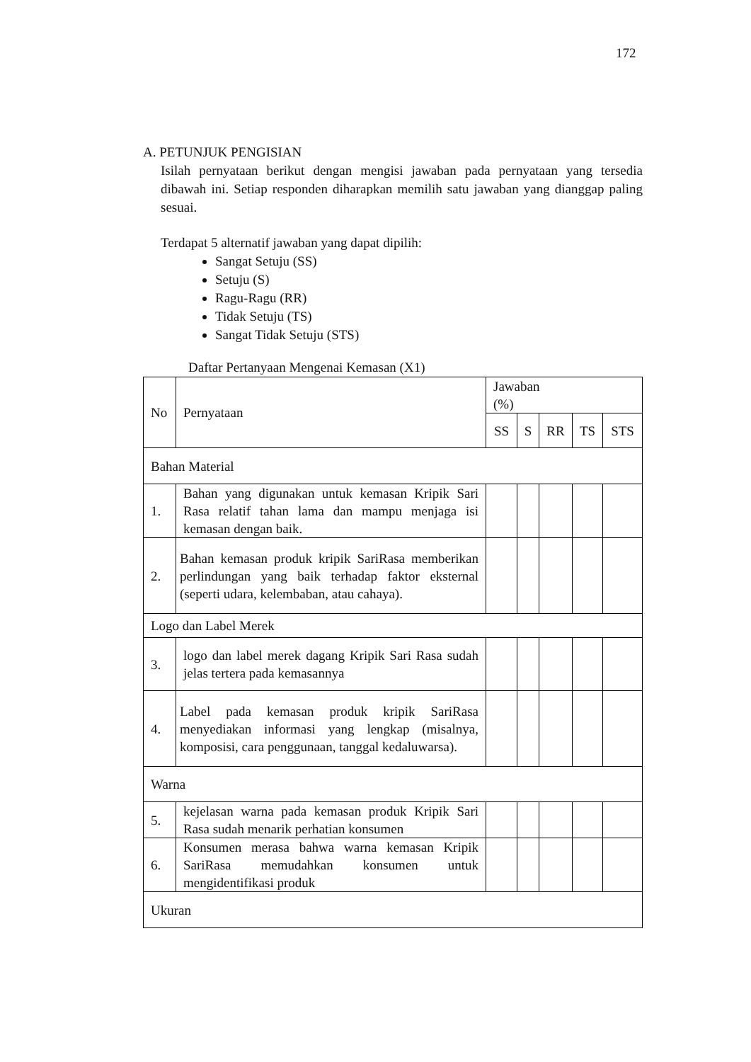172
A. PETUNJUK PENGISIAN
Isilah pernyataan berikut dengan mengisi jawaban pada pernyataan yang tersedia dibawah ini. Setiap responden diharapkan memilih satu jawaban yang dianggap paling sesuai.
Terdapat 5 alternatif jawaban yang dapat dipilih:
Sangat Setuju (SS)
Setuju (S)
Ragu-Ragu (RR)
Tidak Setuju (TS)
Sangat Tidak Setuju (STS)
Daftar Pertanyaan Mengenai Kemasan (X1)
| No | Pernyataan | Jawaban (%) | | | | |
| --- | --- | --- | --- | --- | --- | --- |
| | | SS | S | RR | TS | STS |
| Bahan Material | | | | | | |
| 1. | Bahan yang digunakan untuk kemasan Kripik Sari Rasa relatif tahan lama dan mampu menjaga isi kemasan dengan baik. | | | | | |
| 2. | Bahan kemasan produk kripik SariRasa memberikan perlindungan yang baik terhadap faktor eksternal (seperti udara, kelembaban, atau cahaya). | | | | | |
| Logo dan Label Merek | | | | | | |
| 3. | logo dan label merek dagang Kripik Sari Rasa sudah jelas tertera pada kemasannya | | | | | |
| 4. | Label pada kemasan produk kripik SariRasa menyediakan informasi yang lengkap (misalnya, komposisi, cara penggunaan, tanggal kedaluwarsa). | | | | | |
| Warna | | | | | | |
| 5. | kejelasan warna pada kemasan produk Kripik Sari Rasa sudah menarik perhatian konsumen | | | | | |
| 6. | Konsumen merasa bahwa warna kemasan Kripik SariRasa memudahkan konsumen untuk mengidentifikasi produk | | | | | |
| Ukuran | | | | | | |